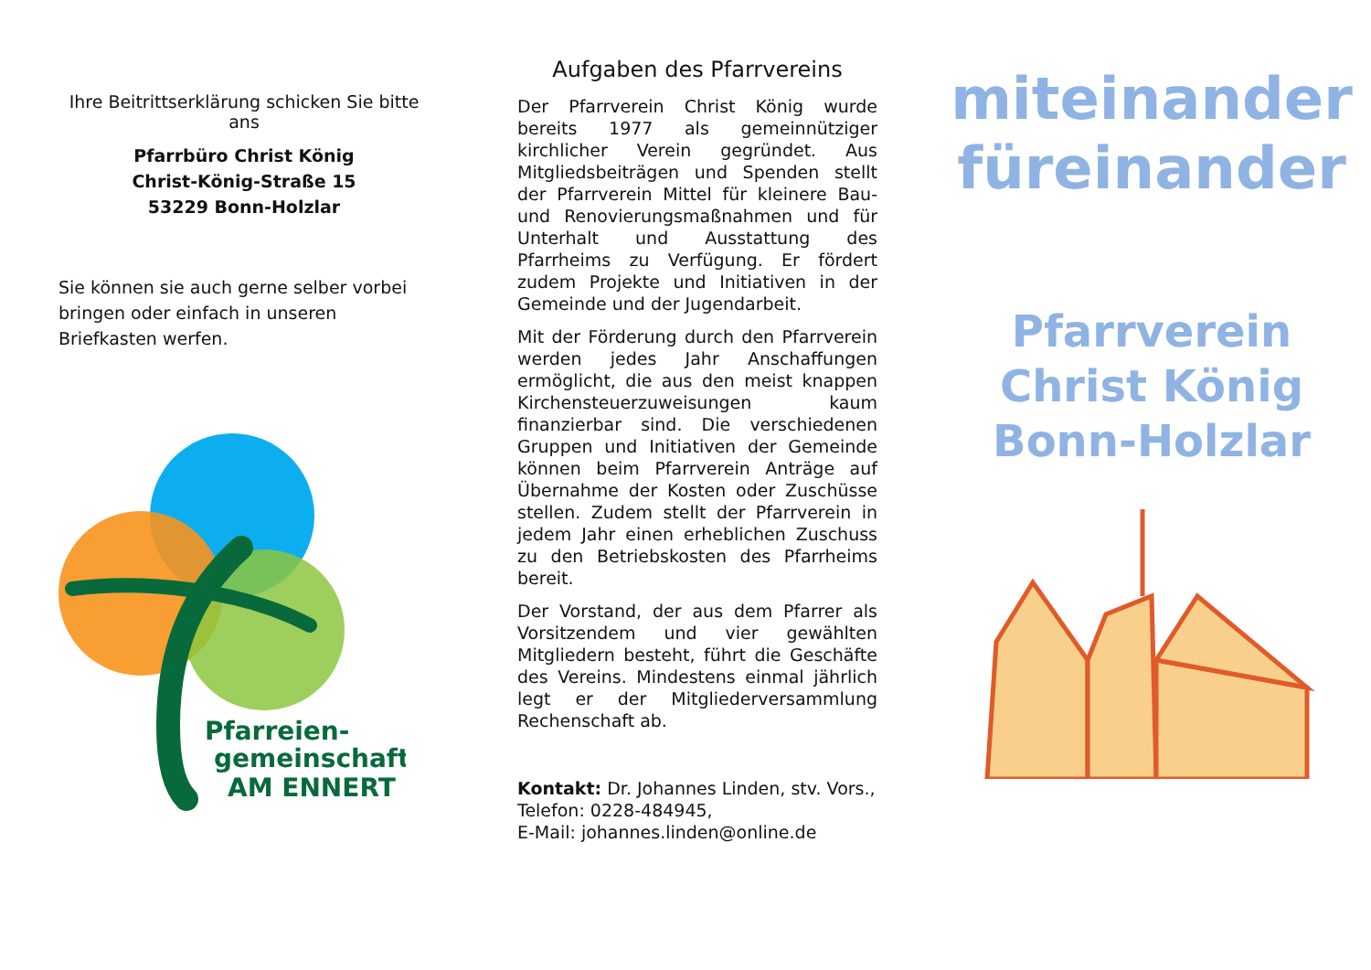Ihre Beitrittserklärung schicken Sie bitte ans
Pfarrbüro Christ König
Christ-König-Straße 15
53229 Bonn-Holzlar
Sie können sie auch gerne selber vorbei bringen oder einfach in unseren Briefkasten werfen.
Pfarreien-
gemeinschaft
AM ENNERT
Aufgaben des Pfarrvereins
Der Pfarrverein Christ König wurde bereits 1977 als gemeinnütziger kirchlicher Verein gegründet. Aus Mitgliedsbeiträgen und Spenden stellt der Pfarrverein Mittel für kleinere Bau- und Renovierungsmaßnahmen und für Unterhalt und Ausstattung des Pfarrheims zu Verfügung. Er fördert zudem Projekte und Initiativen in der Gemeinde und der Jugendarbeit.
Mit der Förderung durch den Pfarrverein werden jedes Jahr Anschaffungen ermöglicht, die aus den meist knappen Kirchensteuerzuweisungen kaum finanzierbar sind. Die verschiedenen Gruppen und Initiativen der Gemeinde können beim Pfarrverein Anträge auf Übernahme der Kosten oder Zuschüsse stellen. Zudem stellt der Pfarrverein in jedem Jahr einen erheblichen Zuschuss zu den Betriebskosten des Pfarrheims bereit.
Der Vorstand, der aus dem Pfarrer als Vorsitzendem und vier gewählten Mitgliedern besteht, führt die Geschäfte des Vereins. Mindestens einmal jährlich legt er der Mitgliederversammlung Rechenschaft ab.
Kontakt: Dr. Johannes Linden, stv. Vors.,
Telefon: 0228-484945,
E-Mail: johannes.linden@online.de
miteinander
füreinander
Pfarrverein
Christ König
Bonn-Holzlar